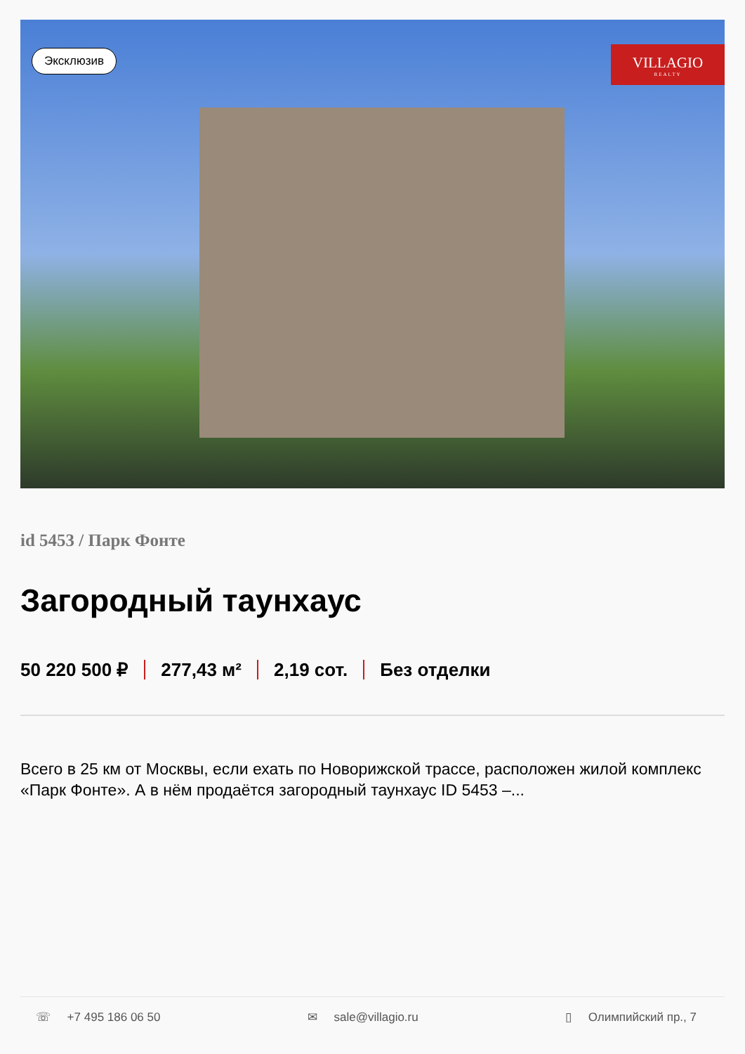Эксклюзив
VILLAGIO
REALTY
id 5453 / Парк Фонте
Загородный таунхаус
50 220 500 ₽ 277,43 м² 2,19 сот. Без отделки
Всего в 25 км от Москвы, если ехать по Новорижской трассе, расположен жилой комплекс «Парк Фонте». А в нём продаётся загородный таунхаус ID 5453 –...
☏ +7 495 186 06 50 ✉ sale@villagio.ru ▯ Олимпийский пр., 7